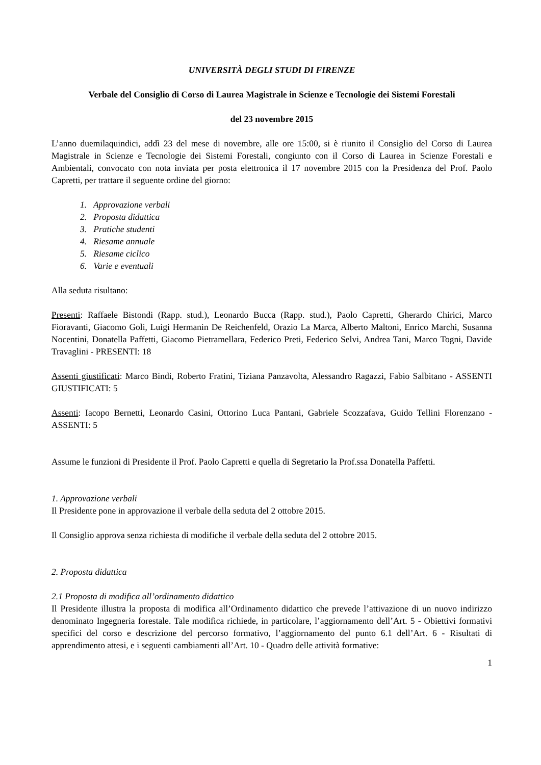UNIVERSITÀ DEGLI STUDI DI FIRENZE
Verbale del Consiglio di Corso di Laurea Magistrale in Scienze e Tecnologie dei Sistemi Forestali
del 23 novembre 2015
L’anno duemilaquindici, addì 23 del mese di novembre, alle ore 15:00, si è riunito il Consiglio del Corso di Laurea Magistrale in Scienze e Tecnologie dei Sistemi Forestali, congiunto con il Corso di Laurea in Scienze Forestali e Ambientali, convocato con nota inviata per posta elettronica il 17 novembre 2015 con la Presidenza del Prof. Paolo Capretti, per trattare il seguente ordine del giorno:
1. Approvazione verbali
2. Proposta didattica
3. Pratiche studenti
4. Riesame annuale
5. Riesame ciclico
6. Varie e eventuali
Alla seduta risultano:
Presenti: Raffaele Bistondi (Rapp. stud.), Leonardo Bucca (Rapp. stud.), Paolo Capretti, Gherardo Chirici, Marco Fioravanti, Giacomo Goli, Luigi Hermanin De Reichenfeld, Orazio La Marca, Alberto Maltoni, Enrico Marchi, Susanna Nocentini, Donatella Paffetti, Giacomo Pietramellara, Federico Preti, Federico Selvi, Andrea Tani, Marco Togni, Davide Travaglini - PRESENTI: 18
Assenti giustificati: Marco Bindi, Roberto Fratini, Tiziana Panzavolta, Alessandro Ragazzi, Fabio Salbitano - ASSENTI GIUSTIFICATI: 5
Assenti: Iacopo Bernetti, Leonardo Casini, Ottorino Luca Pantani, Gabriele Scozzafava, Guido Tellini Florenzano - ASSENTI: 5
Assume le funzioni di Presidente il Prof. Paolo Capretti e quella di Segretario la Prof.ssa Donatella Paffetti.
1. Approvazione verbali
Il Presidente pone in approvazione il verbale della seduta del 2 ottobre 2015.
Il Consiglio approva senza richiesta di modifiche il verbale della seduta del 2 ottobre 2015.
2. Proposta didattica
2.1 Proposta di modifica all’ordinamento didattico
Il Presidente illustra la proposta di modifica all’Ordinamento didattico che prevede l’attivazione di un nuovo indirizzo denominato Ingegneria forestale. Tale modifica richiede, in particolare, l’aggiornamento dell’Art. 5 - Obiettivi formativi specifici del corso e descrizione del percorso formativo, l’aggiornamento del punto 6.1 dell’Art. 6 - Risultati di apprendimento attesi, e i seguenti cambiamenti all’Art. 10 - Quadro delle attività formative:
1